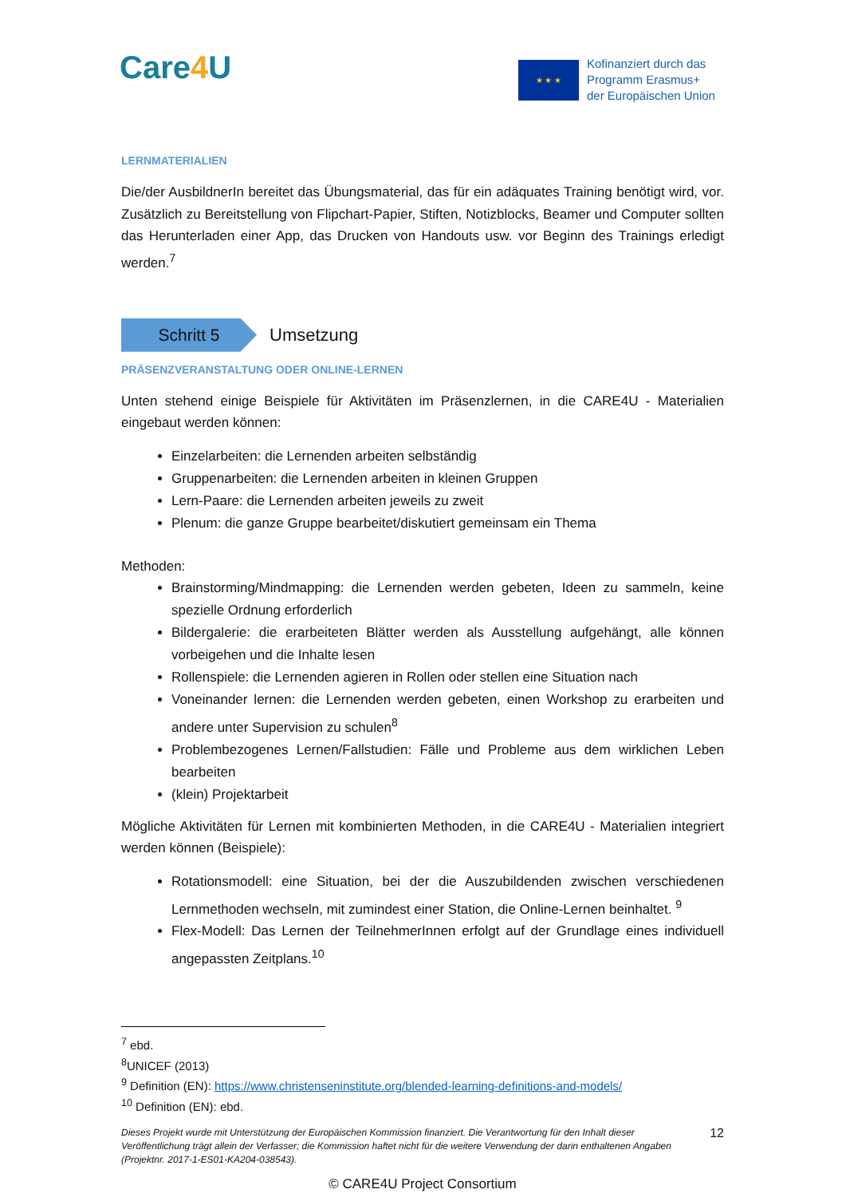Care4 U
★ ★ ★
Kofinanziert durch das
Programm Erasmus+
der Europäischen Union
LERNMATERIALIEN
Die/der AusbildnerIn bereitet das Übungsmaterial, das für ein adäquates Training benötigt wird, vor. Zusätzlich zu Bereitstellung von Flipchart-Papier, Stiften, Notizblocks, Beamer und Computer sollten das Herunterladen einer App, das Drucken von Handouts usw. vor Beginn des Trainings erledigt werden.<sup>7</sup>
Schritt 5
Umsetzung
PRÄSENZVERANSTALTUNG ODER ONLINE-LERNEN
Unten stehend einige Beispiele für Aktivitäten im Präsenzlernen, in die CARE4U - Materialien eingebaut werden können:
Einzelarbeiten: die Lernenden arbeiten selbständig
Gruppenarbeiten: die Lernenden arbeiten in kleinen Gruppen
Lern-Paare: die Lernenden arbeiten jeweils zu zweit
Plenum: die ganze Gruppe bearbeitet/diskutiert gemeinsam ein Thema
Methoden:
Brainstorming/Mindmapping: die Lernenden werden gebeten, Ideen zu sammeln, keine spezielle Ordnung erforderlich
Bildergalerie: die erarbeiteten Blätter werden als Ausstellung aufgehängt, alle können vorbeigehen und die Inhalte lesen
Rollenspiele: die Lernenden agieren in Rollen oder stellen eine Situation nach
Voneinander lernen: die Lernenden werden gebeten, einen Workshop zu erarbeiten und andere unter Supervision zu schulen<sup>8</sup>
Problembezogenes Lernen/Fallstudien: Fälle und Probleme aus dem wirklichen Leben bearbeiten
(klein) Projektarbeit
Mögliche Aktivitäten für Lernen mit kombinierten Methoden, in die CARE4U - Materialien integriert werden können (Beispiele):
Rotationsmodell: eine Situation, bei der die Auszubildenden zwischen verschiedenen Lernmethoden wechseln, mit zumindest einer Station, die Online-Lernen beinhaltet. <sup>9</sup>
Flex-Modell: Das Lernen der TeilnehmerInnen erfolgt auf der Grundlage eines individuell angepassten Zeitplans.<sup>10</sup>
<sup>7</sup> ebd.
<sup>8</sup> UNICEF (2013)
<sup>9</sup> Definition (EN): https://www.christenseninstitute.org/blended-learning-definitions-and-models/
<sup>10</sup> Definition (EN): ebd.
Dieses Projekt wurde mit Unterstützung der Europäischen Kommission finanziert. Die Verantwortung für den Inhalt dieser Veröffentlichung trägt allein der Verfasser; die Kommission haftet nicht für die weitere Verwendung der darin enthaltenen Angaben (Projektnr. 2017-1-ES01-KA204-038543).
12
© CARE4U Project Consortium